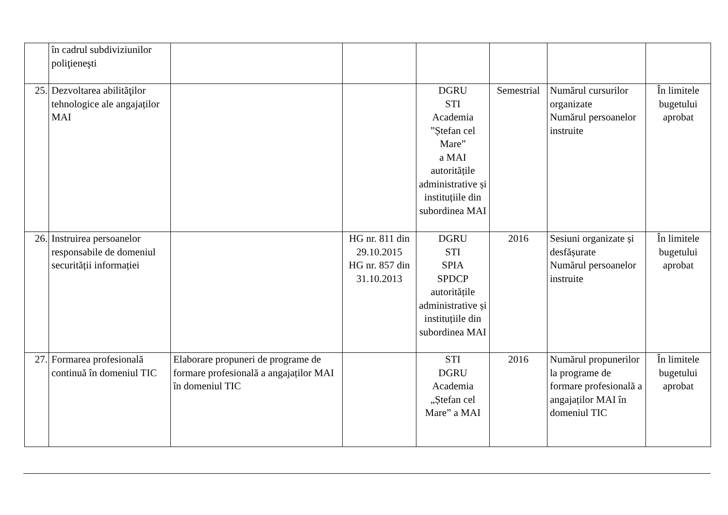| | în cadrul subdiviziunilor poliţieneşti | | | | | | |
| 25. | Dezvoltarea abilităţilor tehnologice ale angajaților MAI | | | DGRU STI Academia ”Ștefan cel Mare” a MAI autoritățile administrative și instituțiile din subordinea MAI | Semestrial | Numărul cursurilor organizate Numărul persoanelor instruite | În limitele bugetului aprobat |
| 26. | Instruirea persoanelor responsabile de domeniul securității informației | | HG nr. 811 din 29.10.2015 HG nr. 857 din 31.10.2013 | DGRU STI SPIA SPDCP autoritățile administrative și instituțiile din subordinea MAI | 2016 | Sesiuni organizate și desfășurate Numărul persoanelor instruite | În limitele bugetului aprobat |
| 27. | Formarea profesională continuă în domeniul TIC | Elaborare propuneri de programe de formare profesională a angajaților MAI în domeniul TIC | | STI DGRU Academia „Ștefan cel Mare” a MAI | 2016 | Numărul propunerilor la programe de formare profesională a angajaților MAI în domeniul TIC | În limitele bugetului aprobat |